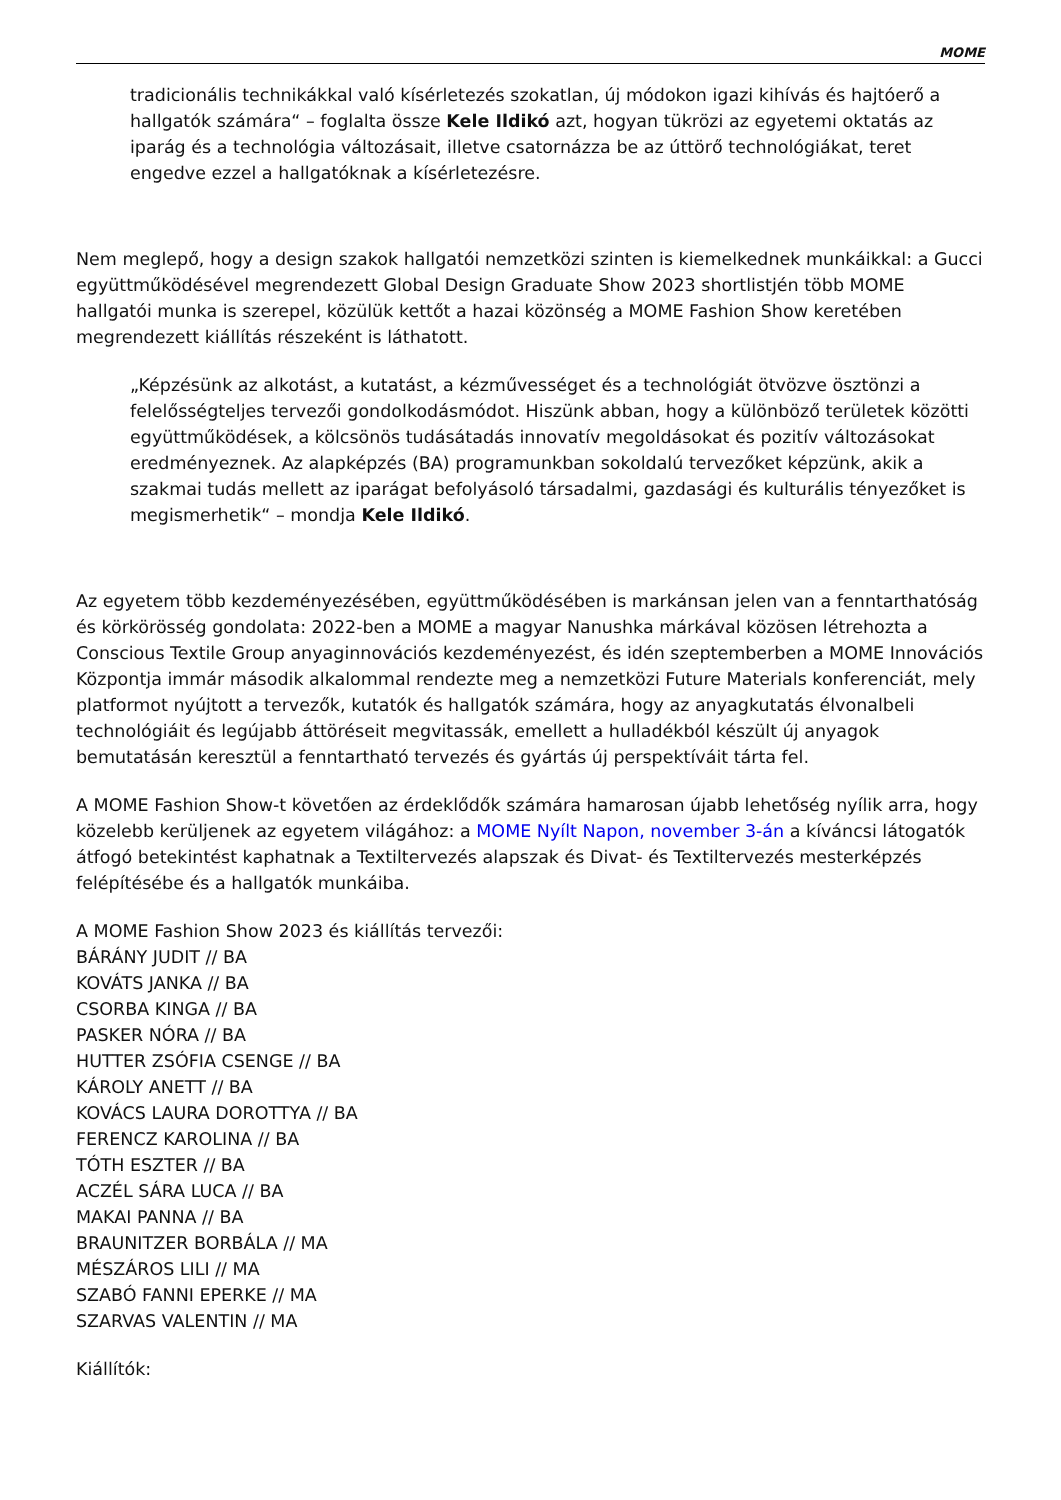MOME
tradicionális technikákkal való kísérletezés szokatlan, új módokon igazi kihívás és hajtóerő a hallgatók számára“ – foglalta össze Kele Ildikó azt, hogyan tükrözi az egyetemi oktatás az iparág és a technológia változásait, illetve csatornázza be az úttörő technológiákat, teret engedve ezzel a hallgatóknak a kísérletezésre.
Nem meglepő, hogy a design szakok hallgatói nemzetközi szinten is kiemelkednek munkáikkal: a Gucci együttműködésével megrendezett Global Design Graduate Show 2023 shortlistjén több MOME hallgatói munka is szerepel, közülük kettőt a hazai közönség a MOME Fashion Show keretében megrendezett kiállítás részeként is láthatott.
„Képzésünk az alkotást, a kutatást, a kézművességet és a technológiát ötvözve ösztönzi a felelősségteljes tervezői gondolkodásmódot. Hiszünk abban, hogy a különböző területek közötti együttműködések, a kölcsönös tudásátadás innovatív megoldásokat és pozitív változásokat eredményeznek. Az alapképzés (BA) programunkban sokoldalú tervezőket képzünk, akik a szakmai tudás mellett az iparágat befolyásoló társadalmi, gazdasági és kulturális tényezőket is megismerhetik“ – mondja Kele Ildikó.
Az egyetem több kezdeményezésében, együttműködésében is markánsan jelen van a fenntarthatóság és körkörösség gondolata: 2022-ben a MOME a magyar Nanushka márkával közösen létrehozta a Conscious Textile Group anyaginnovációs kezdeményezést, és idén szeptemberben a MOME Innovációs Központja immár második alkalommal rendezte meg a nemzetközi Future Materials konferenciát, mely platformot nyújtott a tervezők, kutatók és hallgatók számára, hogy az anyagkutatás élvonalbeli technológiáit és legújabb áttöréseit megvitassák, emellett a hulladékból készült új anyagok bemutatásán keresztül a fenntartható tervezés és gyártás új perspektíváit tárta fel.
A MOME Fashion Show-t követően az érdeklődők számára hamarosan újabb lehetőség nyílik arra, hogy közelebb kerüljenek az egyetem világához: a MOME Nyílt Napon, november 3-án a kíváncsi látogatók átfogó betekintést kaphatnak a Textiltervezés alapszak és Divat- és Textiltervezés mesterképzés felépítésébe és a hallgatók munkáiba.
A MOME Fashion Show 2023 és kiállítás tervezői:
BÁRÁNY JUDIT // BA
KOVÁTS JANKA // BA
CSORBA KINGA // BA
PASKER NÓRA // BA
HUTTER ZSÓFIA CSENGE // BA
KÁROLY ANETT // BA
KOVÁCS LAURA DOROTTYA // BA
FERENCZ KAROLINA // BA
TÓTH ESZTER // BA
ACZÉL SÁRA LUCA // BA
MAKAI PANNA // BA
BRAUNITZER BORBÁLA // MA
MÉSZÁROS LILI // MA
SZABÓ FANNI EPERKE // MA
SZARVAS VALENTIN // MA
Kiállítók: